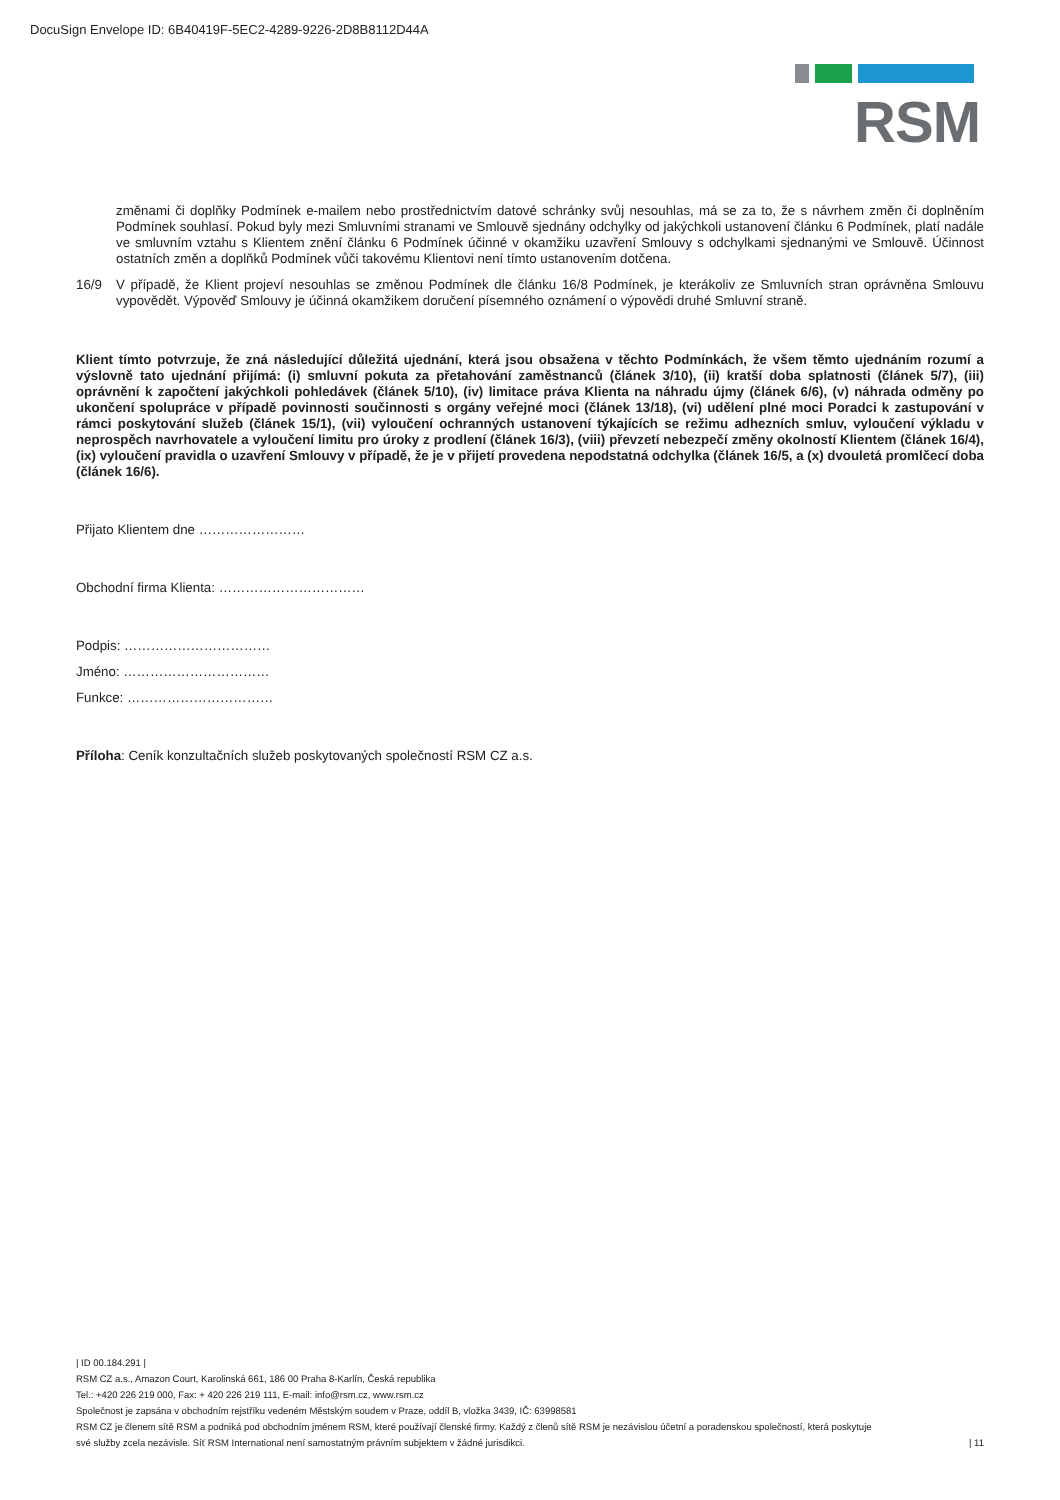DocuSign Envelope ID: 6B40419F-5EC2-4289-9226-2D8B8112D44A
RSM
změnami či doplňky Podmínek e-mailem nebo prostřednictvím datové schránky svůj nesouhlas, má se za to, že s návrhem změn či doplněním Podmínek souhlasí. Pokud byly mezi Smluvními stranami ve Smlouvě sjednány odchylky od jakýchkoli ustanovení článku 6 Podmínek, platí nadále ve smluvním vztahu s Klientem znění článku 6 Podmínek účinné v okamžiku uzavření Smlouvy s odchylkami sjednanými ve Smlouvě. Účinnost ostatních změn a doplňků Podmínek vůči takovému Klientovi není tímto ustanovením dotčena.
16/9 V případě, že Klient projeví nesouhlas se změnou Podmínek dle článku 16/8 Podmínek, je kterákoliv ze Smluvních stran oprávněna Smlouvu vypovědět. Výpověď Smlouvy je účinná okamžikem doručení písemného oznámení o výpovědi druhé Smluvní straně.
Klient tímto potvrzuje, že zná následující důležitá ujednání, která jsou obsažena v těchto Podmínkách, že všem těmto ujednáním rozumí a výslovně tato ujednání přijímá: (i) smluvní pokuta za přetahování zaměstnanců (článek 3/10), (ii) kratší doba splatnosti (článek 5/7), (iii) oprávnění k započtení jakýchkoli pohledávek (článek 5/10), (iv) limitace práva Klienta na náhradu újmy (článek 6/6), (v) náhrada odměny po ukončení spolupráce v případě povinnosti součinnosti s orgány veřejné moci (článek 13/18), (vi) udělení plné moci Poradci k zastupování v rámci poskytování služeb (článek 15/1), (vii) vyloučení ochranných ustanovení týkajících se režimu adhezních smluv, vyloučení výkladu v neprospěch navrhovatele a vyloučení limitu pro úroky z prodlení (článek 16/3), (viii) převzetí nebezpečí změny okolností Klientem (článek 16/4), (ix) vyloučení pravidla o uzavření Smlouvy v případě, že je v přijetí provedena nepodstatná odchylka (článek 16/5, a (x) dvouletá promlčecí doba (článek 16/6).
Přijato Klientem dne ……………………
Obchodní firma Klienta: ……………………………
Podpis: ……………………………
Jméno: ……………………………
Funkce: ……………………………
Příloha: Ceník konzultačních služeb poskytovaných společností RSM CZ a.s.
| ID 00.184.291 |
RSM CZ a.s., Amazon Court, Karolinská 661, 186 00 Praha 8-Karlín, Česká republika
Tel.: +420 226 219 000, Fax: + 420 226 219 111, E-mail: info@rsm.cz, www.rsm.cz
Společnost je zapsána v obchodním rejstříku vedeném Městským soudem v Praze, oddíl B, vložka 3439, IČ: 63998581
RSM CZ je členem sítě RSM a podniká pod obchodním jménem RSM, které používají členské firmy. Každý z členů sítě RSM je nezávislou účetní a poradenskou společností, která poskytuje
své služby zcela nezávisle. Síť RSM International není samostatným právním subjektem v žádné jurisdikci. | 11